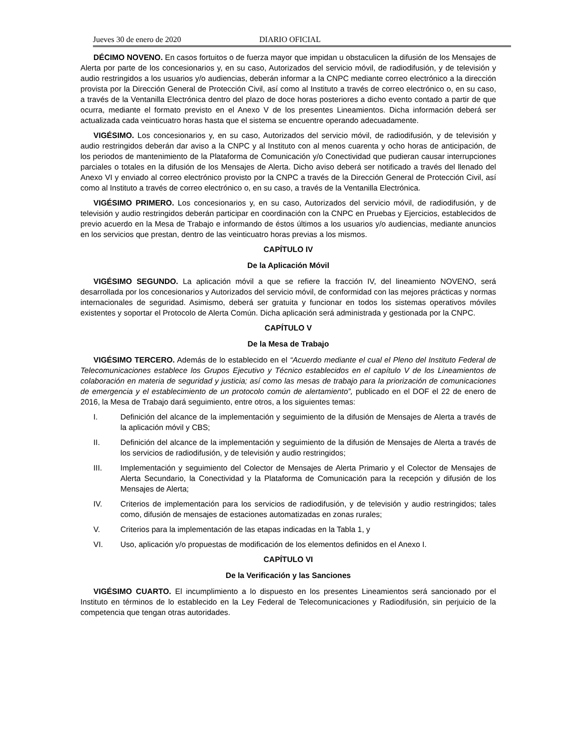Jueves 30 de enero de 2020 DIARIO OFICIAL
DÉCIMO NOVENO. En casos fortuitos o de fuerza mayor que impidan u obstaculicen la difusión de los Mensajes de Alerta por parte de los concesionarios y, en su caso, Autorizados del servicio móvil, de radiodifusión, y de televisión y audio restringidos a los usuarios y/o audiencias, deberán informar a la CNPC mediante correo electrónico a la dirección provista por la Dirección General de Protección Civil, así como al Instituto a través de correo electrónico o, en su caso, a través de la Ventanilla Electrónica dentro del plazo de doce horas posteriores a dicho evento contado a partir de que ocurra, mediante el formato previsto en el Anexo V de los presentes Lineamientos. Dicha información deberá ser actualizada cada veinticuatro horas hasta que el sistema se encuentre operando adecuadamente.
VIGÉSIMO. Los concesionarios y, en su caso, Autorizados del servicio móvil, de radiodifusión, y de televisión y audio restringidos deberán dar aviso a la CNPC y al Instituto con al menos cuarenta y ocho horas de anticipación, de los periodos de mantenimiento de la Plataforma de Comunicación y/o Conectividad que pudieran causar interrupciones parciales o totales en la difusión de los Mensajes de Alerta. Dicho aviso deberá ser notificado a través del llenado del Anexo VI y enviado al correo electrónico provisto por la CNPC a través de la Dirección General de Protección Civil, así como al Instituto a través de correo electrónico o, en su caso, a través de la Ventanilla Electrónica.
VIGÉSIMO PRIMERO. Los concesionarios y, en su caso, Autorizados del servicio móvil, de radiodifusión, y de televisión y audio restringidos deberán participar en coordinación con la CNPC en Pruebas y Ejercicios, establecidos de previo acuerdo en la Mesa de Trabajo e informando de éstos últimos a los usuarios y/o audiencias, mediante anuncios en los servicios que prestan, dentro de las veinticuatro horas previas a los mismos.
CAPÍTULO IV
De la Aplicación Móvil
VIGÉSIMO SEGUNDO. La aplicación móvil a que se refiere la fracción IV, del lineamiento NOVENO, será desarrollada por los concesionarios y Autorizados del servicio móvil, de conformidad con las mejores prácticas y normas internacionales de seguridad. Asimismo, deberá ser gratuita y funcionar en todos los sistemas operativos móviles existentes y soportar el Protocolo de Alerta Común. Dicha aplicación será administrada y gestionada por la CNPC.
CAPÍTULO V
De la Mesa de Trabajo
VIGÉSIMO TERCERO. Además de lo establecido en el “Acuerdo mediante el cual el Pleno del Instituto Federal de Telecomunicaciones establece los Grupos Ejecutivo y Técnico establecidos en el capítulo V de los Lineamientos de colaboración en materia de seguridad y justicia; así como las mesas de trabajo para la priorización de comunicaciones de emergencia y el establecimiento de un protocolo común de alertamiento”, publicado en el DOF el 22 de enero de 2016, la Mesa de Trabajo dará seguimiento, entre otros, a los siguientes temas:
I. Definición del alcance de la implementación y seguimiento de la difusión de Mensajes de Alerta a través de la aplicación móvil y CBS;
II. Definición del alcance de la implementación y seguimiento de la difusión de Mensajes de Alerta a través de los servicios de radiodifusión, y de televisión y audio restringidos;
III. Implementación y seguimiento del Colector de Mensajes de Alerta Primario y el Colector de Mensajes de Alerta Secundario, la Conectividad y la Plataforma de Comunicación para la recepción y difusión de los Mensajes de Alerta;
IV. Criterios de implementación para los servicios de radiodifusión, y de televisión y audio restringidos; tales como, difusión de mensajes de estaciones automatizadas en zonas rurales;
V. Criterios para la implementación de las etapas indicadas en la Tabla 1, y
VI. Uso, aplicación y/o propuestas de modificación de los elementos definidos en el Anexo I.
CAPÍTULO VI
De la Verificación y las Sanciones
VIGÉSIMO CUARTO. El incumplimiento a lo dispuesto en los presentes Lineamientos será sancionado por el Instituto en términos de lo establecido en la Ley Federal de Telecomunicaciones y Radiodifusión, sin perjuicio de la competencia que tengan otras autoridades.